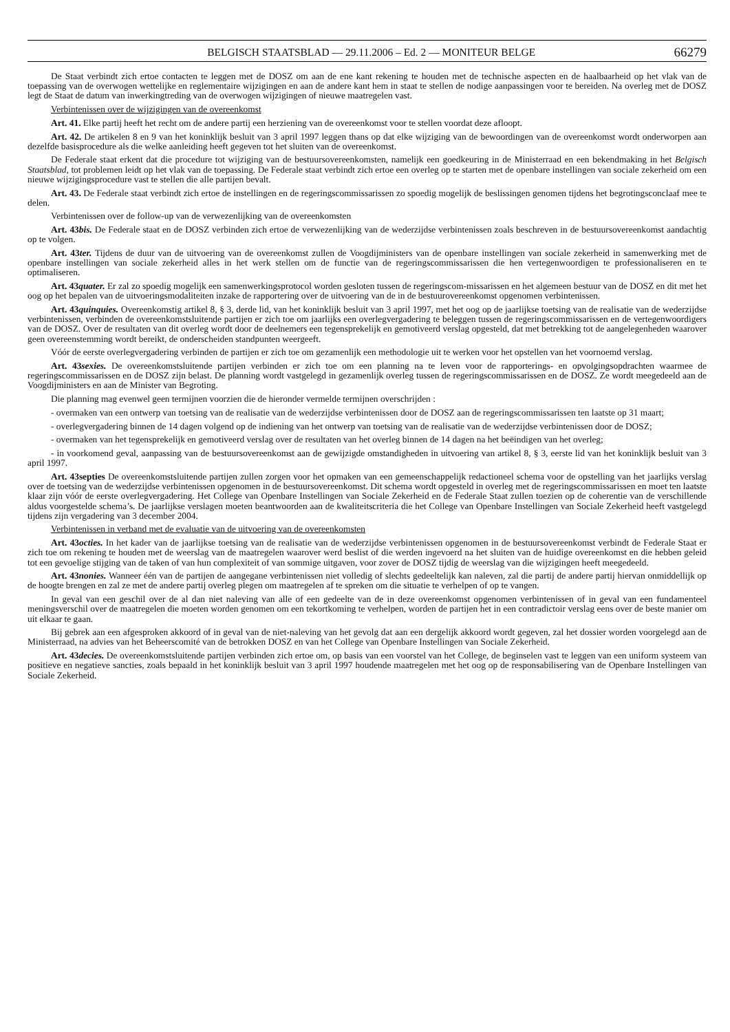BELGISCH STAATSBLAD — 29.11.2006 – Ed. 2 — MONITEUR BELGE 66279
De Staat verbindt zich ertoe contacten te leggen met de DOSZ om aan de ene kant rekening te houden met de technische aspecten en de haalbaarheid op het vlak van de toepassing van de overwogen wettelijke en reglementaire wijzigingen en aan de andere kant hem in staat te stellen de nodige aanpassingen voor te bereiden. Na overleg met de DOSZ legt de Staat de datum van inwerkingtreding van de overwogen wijzigingen of nieuwe maatregelen vast.
Verbintenissen over de wijzigingen van de overeenkomst
Art. 41. Elke partij heeft het recht om de andere partij een herziening van de overeenkomst voor te stellen voordat deze afloopt.
Art. 42. De artikelen 8 en 9 van het koninklijk besluit van 3 april 1997 leggen thans op dat elke wijziging van de bewoordingen van de overeenkomst wordt onderworpen aan dezelfde basisprocedure als die welke aanleiding heeft gegeven tot het sluiten van de overeenkomst.
De Federale staat erkent dat die procedure tot wijziging van de bestuursovereenkomsten, namelijk een goedkeuring in de Ministerraad en een bekendmaking in het Belgisch Staatsblad, tot problemen leidt op het vlak van de toepassing. De Federale staat verbindt zich ertoe een overleg op te starten met de openbare instellingen van sociale zekerheid om een nieuwe wijzigingsprocedure vast te stellen die alle partijen bevalt.
Art. 43. De Federale staat verbindt zich ertoe de instellingen en de regeringscommissarissen zo spoedig mogelijk de beslissingen genomen tijdens het begrotingsconclaaf mee te delen.
Verbintenissen over de follow-up van de verwezenlijking van de overeenkomsten
Art. 43bis. De Federale staat en de DOSZ verbinden zich ertoe de verwezenlijking van de wederzijdse verbintenissen zoals beschreven in de bestuursovereenkomst aandachtig op te volgen.
Art. 43ter. Tijdens de duur van de uitvoering van de overeenkomst zullen de Voogdijministers van de openbare instellingen van sociale zekerheid in samenwerking met de openbare instellingen van sociale zekerheid alles in het werk stellen om de functie van de regeringscommissarissen die hen vertegenwoordigen te professionaliseren en te optimaliseren.
Art. 43quater. Er zal zo spoedig mogelijk een samenwerkingsprotocol worden gesloten tussen de regeringscom-missarissen en het algemeen bestuur van de DOSZ en dit met het oog op het bepalen van de uitvoeringsmodaliteiten inzake de rapportering over de uitvoering van de in de bestuurovereenkomst opgenomen verbintenissen.
Art. 43quinquies. Overeenkomstig artikel 8, § 3, derde lid, van het koninklijk besluit van 3 april 1997, met het oog op de jaarlijkse toetsing van de realisatie van de wederzijdse verbintenissen, verbinden de overeenkomstsluitende partijen er zich toe om jaarlijks een overlegvergadering te beleggen tussen de regeringscommissarissen en de vertegenwoordigers van de DOSZ. Over de resultaten van dit overleg wordt door de deelnemers een tegensprekelijk en gemotiveerd verslag opgesteld, dat met betrekking tot de aangelegenheden waarover geen overeenstemming wordt bereikt, de onderscheiden standpunten weergeeft.
Vóór de eerste overlegvergadering verbinden de partijen er zich toe om gezamenlijk een methodologie uit te werken voor het opstellen van het voornoemd verslag.
Art. 43sexies. De overeenkomstsluitende partijen verbinden er zich toe om een planning na te leven voor de rapporterings- en opvolgingsopdrachten waarmee de regeringscommissarissen en de DOSZ zijn belast. De planning wordt vastgelegd in gezamenlijk overleg tussen de regeringscommissarissen en de DOSZ. Ze wordt meegedeeld aan de Voogdijministers en aan de Minister van Begroting.
Die planning mag evenwel geen termijnen voorzien die de hieronder vermelde termijnen overschrijden :
- overmaken van een ontwerp van toetsing van de realisatie van de wederzijdse verbintenissen door de DOSZ aan de regeringscommissarissen ten laatste op 31 maart;
- overlegvergadering binnen de 14 dagen volgend op de indiening van het ontwerp van toetsing van de realisatie van de wederzijdse verbintenissen door de DOSZ;
- overmaken van het tegensprekelijk en gemotiveerd verslag over de resultaten van het overleg binnen de 14 dagen na het beëindigen van het overleg;
- in voorkomend geval, aanpassing van de bestuursovereenkomst aan de gewijzigde omstandigheden in uitvoering van artikel 8, § 3, eerste lid van het koninklijk besluit van 3 april 1997.
Art. 43septies De overeenkomstsluitende partijen zullen zorgen voor het opmaken van een gemeenschappelijk redactioneel schema voor de opstelling van het jaarlijks verslag over de toetsing van de wederzijdse verbintenissen opgenomen in de bestuursovereenkomst. Dit schema wordt opgesteld in overleg met de regeringscommissarissen en moet ten laatste klaar zijn vóór de eerste overlegvergadering. Het College van Openbare Instellingen van Sociale Zekerheid en de Federale Staat zullen toezien op de coherentie van de verschillende aldus voorgestelde schema’s. De jaarlijkse verslagen moeten beantwoorden aan de kwaliteitscriteria die het College van Openbare Instellingen van Sociale Zekerheid heeft vastgelegd tijdens zijn vergadering van 3 december 2004.
Verbintenissen in verband met de evaluatie van de uitvoering van de overeenkomsten
Art. 43octies. In het kader van de jaarlijkse toetsing van de realisatie van de wederzijdse verbintenissen opgenomen in de bestuursovereenkomst verbindt de Federale Staat er zich toe om rekening te houden met de weerslag van de maatregelen waarover werd beslist of die werden ingevoerd na het sluiten van de huidige overeenkomst en die hebben geleid tot een gevoelige stijging van de taken of van hun complexiteit of van sommige uitgaven, voor zover de DOSZ tijdig de weerslag van die wijzigingen heeft meegedeeld.
Art. 43nonies. Wanneer één van de partijen de aangegane verbintenissen niet volledig of slechts gedeeltelijk kan naleven, zal die partij de andere partij hiervan onmiddellijk op de hoogte brengen en zal ze met de andere partij overleg plegen om maatregelen af te spreken om die situatie te verhelpen of op te vangen.
In geval van een geschil over de al dan niet naleving van alle of een gedeelte van de in deze overeenkomst opgenomen verbintenissen of in geval van een fundamenteel meningsverschil over de maatregelen die moeten worden genomen om een tekortkoming te verhelpen, worden de partijen het in een contradictoir verslag eens over de beste manier om uit elkaar te gaan.
Bij gebrek aan een afgesproken akkoord of in geval van de niet-naleving van het gevolg dat aan een dergelijk akkoord wordt gegeven, zal het dossier worden voorgelegd aan de Ministerraad, na advies van het Beheerscomité van de betrokken DOSZ en van het College van Openbare Instellingen van Sociale Zekerheid.
Art. 43decies. De overeenkomstsluitende partijen verbinden zich ertoe om, op basis van een voorstel van het College, de beginselen vast te leggen van een uniform systeem van positieve en negatieve sancties, zoals bepaald in het koninklijk besluit van 3 april 1997 houdende maatregelen met het oog op de responsabilisering van de Openbare Instellingen van Sociale Zekerheid.